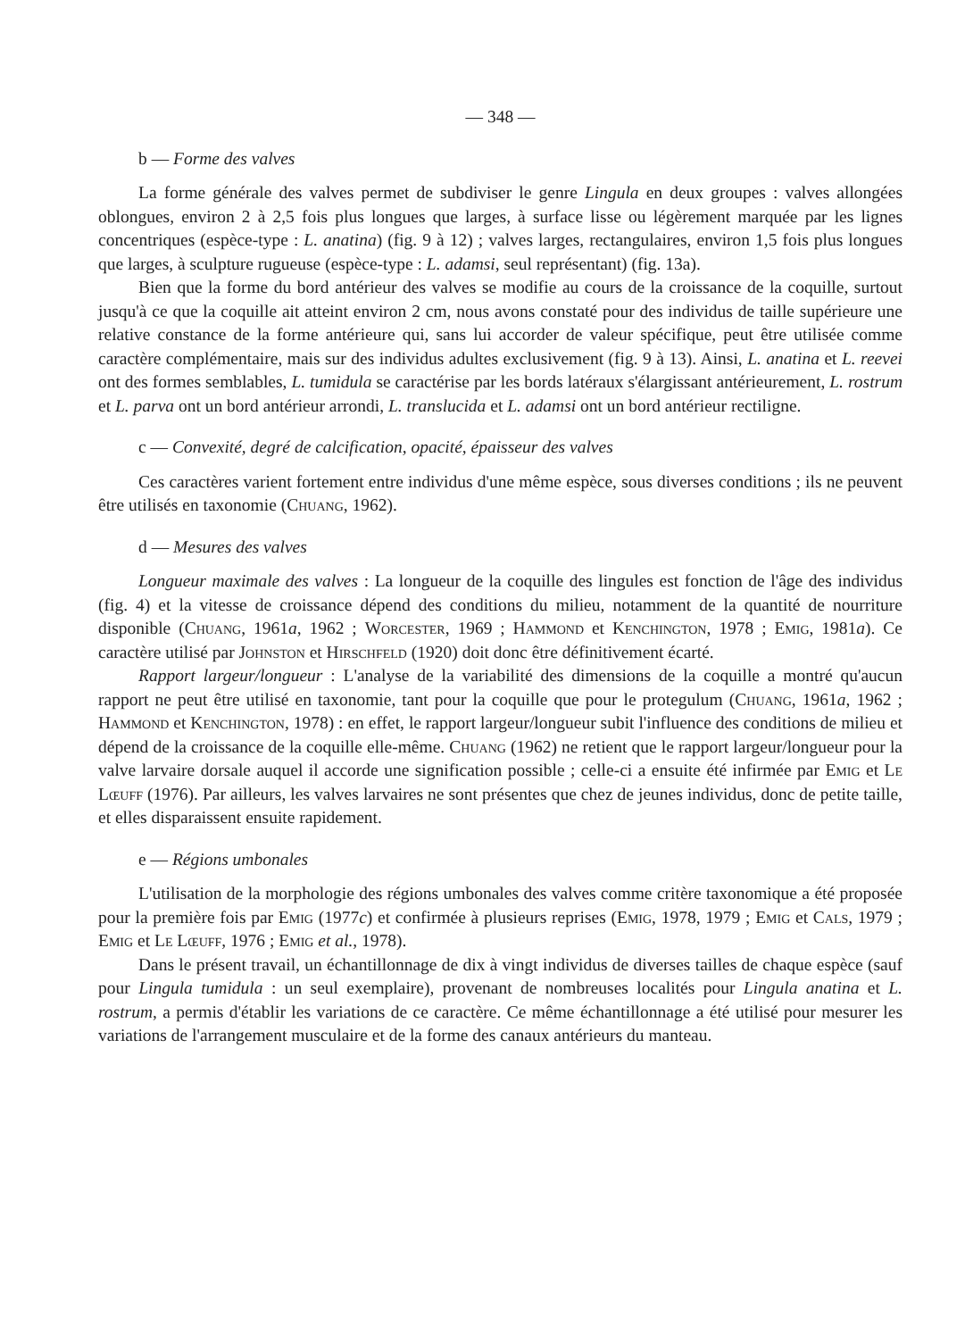— 348 —
b — Forme des valves
La forme générale des valves permet de subdiviser le genre Lingula en deux groupes : valves allongées oblongues, environ 2 à 2,5 fois plus longues que larges, à surface lisse ou légèrement marquée par les lignes concentriques (espèce-type : L. anatina) (fig. 9 à 12) ; valves larges, rectangulaires, environ 1,5 fois plus longues que larges, à sculpture rugueuse (espèce-type : L. adamsi, seul représentant) (fig. 13a).
Bien que la forme du bord antérieur des valves se modifie au cours de la croissance de la coquille, surtout jusqu'à ce que la coquille ait atteint environ 2 cm, nous avons constaté pour des individus de taille supérieure une relative constance de la forme antérieure qui, sans lui accorder de valeur spécifique, peut être utilisée comme caractère complémentaire, mais sur des individus adultes exclusivement (fig. 9 à 13). Ainsi, L. anatina et L. reevei ont des formes semblables, L. tumidula se caractérise par les bords latéraux s'élargissant antérieurement, L. rostrum et L. parva ont un bord antérieur arrondi, L. translucida et L. adamsi ont un bord antérieur rectiligne.
c — Convexité, degré de calcification, opacité, épaisseur des valves
Ces caractères varient fortement entre individus d'une même espèce, sous diverses conditions ; ils ne peuvent être utilisés en taxonomie (Chuang, 1962).
d — Mesures des valves
Longueur maximale des valves : La longueur de la coquille des lingules est fonction de l'âge des individus (fig. 4) et la vitesse de croissance dépend des conditions du milieu, notamment de la quantité de nourriture disponible (Chuang, 1961a, 1962 ; Worcester, 1969 ; Hammond et Kenchington, 1978 ; Emig, 1981a). Ce caractère utilisé par Johnston et Hirschfeld (1920) doit donc être définitivement écarté.
Rapport largeur/longueur : L'analyse de la variabilité des dimensions de la coquille a montré qu'aucun rapport ne peut être utilisé en taxonomie, tant pour la coquille que pour le protegulum (Chuang, 1961a, 1962 ; Hammond et Kenchington, 1978) : en effet, le rapport largeur/longueur subit l'influence des conditions de milieu et dépend de la croissance de la coquille elle-même. Chuang (1962) ne retient que le rapport largeur/longueur pour la valve larvaire dorsale auquel il accorde une signification possible ; celle-ci a ensuite été infirmée par Emig et Le Lœuff (1976). Par ailleurs, les valves larvaires ne sont présentes que chez de jeunes individus, donc de petite taille, et elles disparaissent ensuite rapidement.
e — Régions umbonales
L'utilisation de la morphologie des régions umbonales des valves comme critère taxonomique a été proposée pour la première fois par Emig (1977c) et confirmée à plusieurs reprises (Emig, 1978, 1979 ; Emig et Cals, 1979 ; Emig et Le Lœuff, 1976 ; Emig et al., 1978).
Dans le présent travail, un échantillonnage de dix à vingt individus de diverses tailles de chaque espèce (sauf pour Lingula tumidula : un seul exemplaire), provenant de nombreuses localités pour Lingula anatina et L. rostrum, a permis d'établir les variations de ce caractère. Ce même échantillonnage a été utilisé pour mesurer les variations de l'arrangement musculaire et de la forme des canaux antérieurs du manteau.